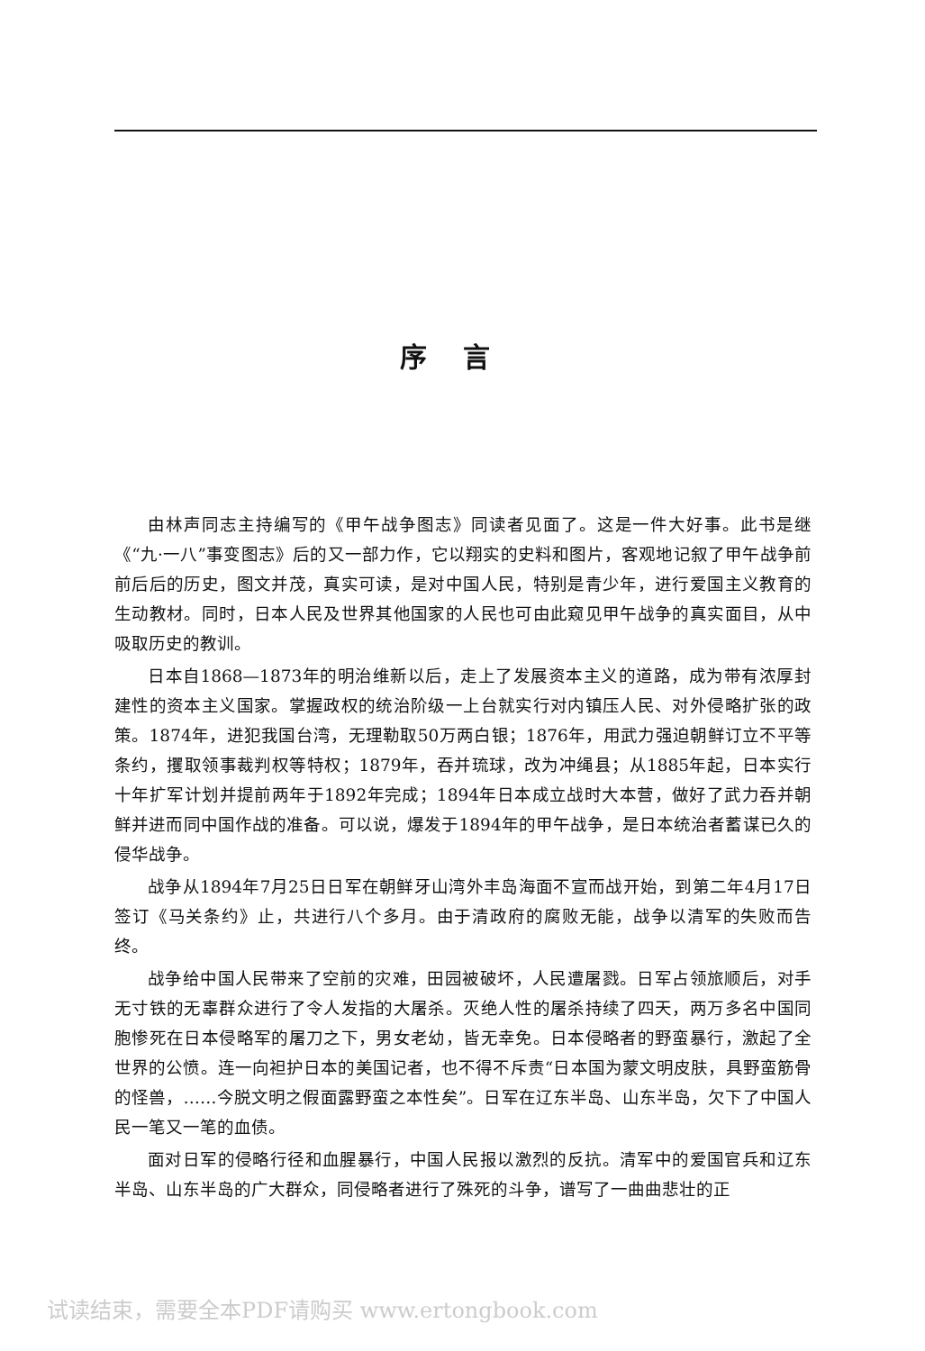序言
由林声同志主持编写的《甲午战争图志》同读者见面了。这是一件大好事。此书是继《“九·一八”事变图志》后的又一部力作，它以翔实的史料和图片，客观地记叙了甲午战争前前后后的历史，图文并茂，真实可读，是对中国人民，特别是青少年，进行爱国主义教育的生动教材。同时，日本人民及世界其他国家的人民也可由此窥见甲午战争的真实面目，从中吸取历史的教训。
日本自1868—1873年的明治维新以后，走上了发展资本主义的道路，成为带有浓厚封建性的资本主义国家。掌握政权的统治阶级一上台就实行对内镇压人民、对外侵略扩张的政策。1874年，进犯我国台湾，无理勒取50万两白银；1876年，用武力强迫朝鲜订立不平等条约，攫取领事裁判权等特权；1879年，吞并琉球，改为冲绳县；从1885年起，日本实行十年扩军计划并提前两年于1892年完成；1894年日本成立战时大本营，做好了武力吞并朝鲜并进而同中国作战的准备。可以说，爆发于1894年的甲午战争，是日本统治者蓄谋已久的侵华战争。
战争从1894年7月25日日军在朝鲜牙山湾外丰岛海面不宣而战开始，到第二年4月17日签订《马关条约》止，共进行八个多月。由于清政府的腐败无能，战争以清军的失败而告终。
战争给中国人民带来了空前的灾难，田园被破坏，人民遭屠戮。日军占领旅顺后，对手无寸铁的无辜群众进行了令人发指的大屠杀。灭绝人性的屠杀持续了四天，两万多名中国同胞惨死在日本侵略军的屠刀之下，男女老幼，皆无幸免。日本侵略者的野蛮暴行，激起了全世界的公愤。连一向袒护日本的美国记者，也不得不斥责“日本国为蒙文明皮肤，具野蛮筋骨的怪兽，……今脱文明之假面露野蛮之本性矣”。日军在辽东半岛、山东半岛，欠下了中国人民一笔又一笔的血债。
面对日军的侵略行径和血腥暴行，中国人民报以激烈的反抗。清军中的爱国官兵和辽东半岛、山东半岛的广大群众，同侵略者进行了殊死的斗争，谱写了一曲曲悲壮的正
试读结束，需要全本PDF请购买 www.ertongbook.com